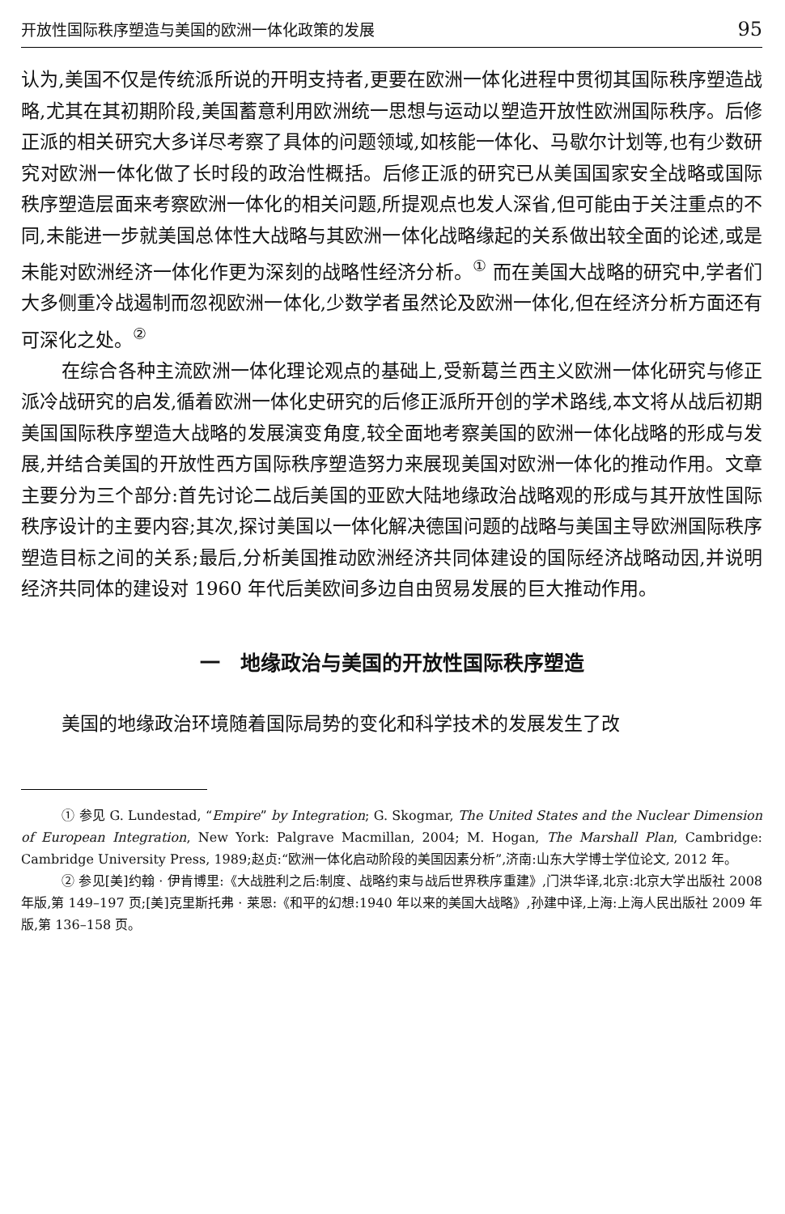开放性国际秩序塑造与美国的欧洲一体化政策的发展 95
认为,美国不仅是传统派所说的开明支持者,更要在欧洲一体化进程中贯彻其国际秩序塑造战略,尤其在其初期阶段,美国蓄意利用欧洲统一思想与运动以塑造开放性欧洲国际秩序。后修正派的相关研究大多详尽考察了具体的问题领域,如核能一体化、马歇尔计划等,也有少数研究对欧洲一体化做了长时段的政治性概括。后修正派的研究已从美国国家安全战略或国际秩序塑造层面来考察欧洲一体化的相关问题,所提观点也发人深省,但可能由于关注重点的不同,未能进一步就美国总体性大战略与其欧洲一体化战略缘起的关系做出较全面的论述,或是未能对欧洲经济一体化作更为深刻的战略性经济分析。<sup>①</sup> 而在美国大战略的研究中,学者们大多侧重冷战遏制而忽视欧洲一体化,少数学者虽然论及欧洲一体化,但在经济分析方面还有可深化之处。<sup>②</sup>
在综合各种主流欧洲一体化理论观点的基础上,受新葛兰西主义欧洲一体化研究与修正派冷战研究的启发,循着欧洲一体化史研究的后修正派所开创的学术路线,本文将从战后初期美国国际秩序塑造大战略的发展演变角度,较全面地考察美国的欧洲一体化战略的形成与发展,并结合美国的开放性西方国际秩序塑造努力来展现美国对欧洲一体化的推动作用。文章主要分为三个部分:首先讨论二战后美国的亚欧大陆地缘政治战略观的形成与其开放性国际秩序设计的主要内容;其次,探讨美国以一体化解决德国问题的战略与美国主导欧洲国际秩序塑造目标之间的关系;最后,分析美国推动欧洲经济共同体建设的国际经济战略动因,并说明经济共同体的建设对 1960 年代后美欧间多边自由贸易发展的巨大推动作用。
一　地缘政治与美国的开放性国际秩序塑造
美国的地缘政治环境随着国际局势的变化和科学技术的发展发生了改
① 参见 G. Lundestad, “Empire” by Integration; G. Skogmar, The United States and the Nuclear Dimension of European Integration, New York: Palgrave Macmillan, 2004; M. Hogan, The Marshall Plan, Cambridge: Cambridge University Press, 1989;赵贞:“欧洲一体化启动阶段的美国因素分析”,济南:山东大学博士学位论文, 2012 年。
② 参见[美]约翰 · 伊肯博里:《大战胜利之后:制度、战略约束与战后世界秩序重建》,门洪华译,北京:北京大学出版社 2008 年版,第 149–197 页;[美]克里斯托弗 · 莱恩:《和平的幻想:1940 年以来的美国大战略》,孙建中译,上海:上海人民出版社 2009 年版,第 136–158 页。